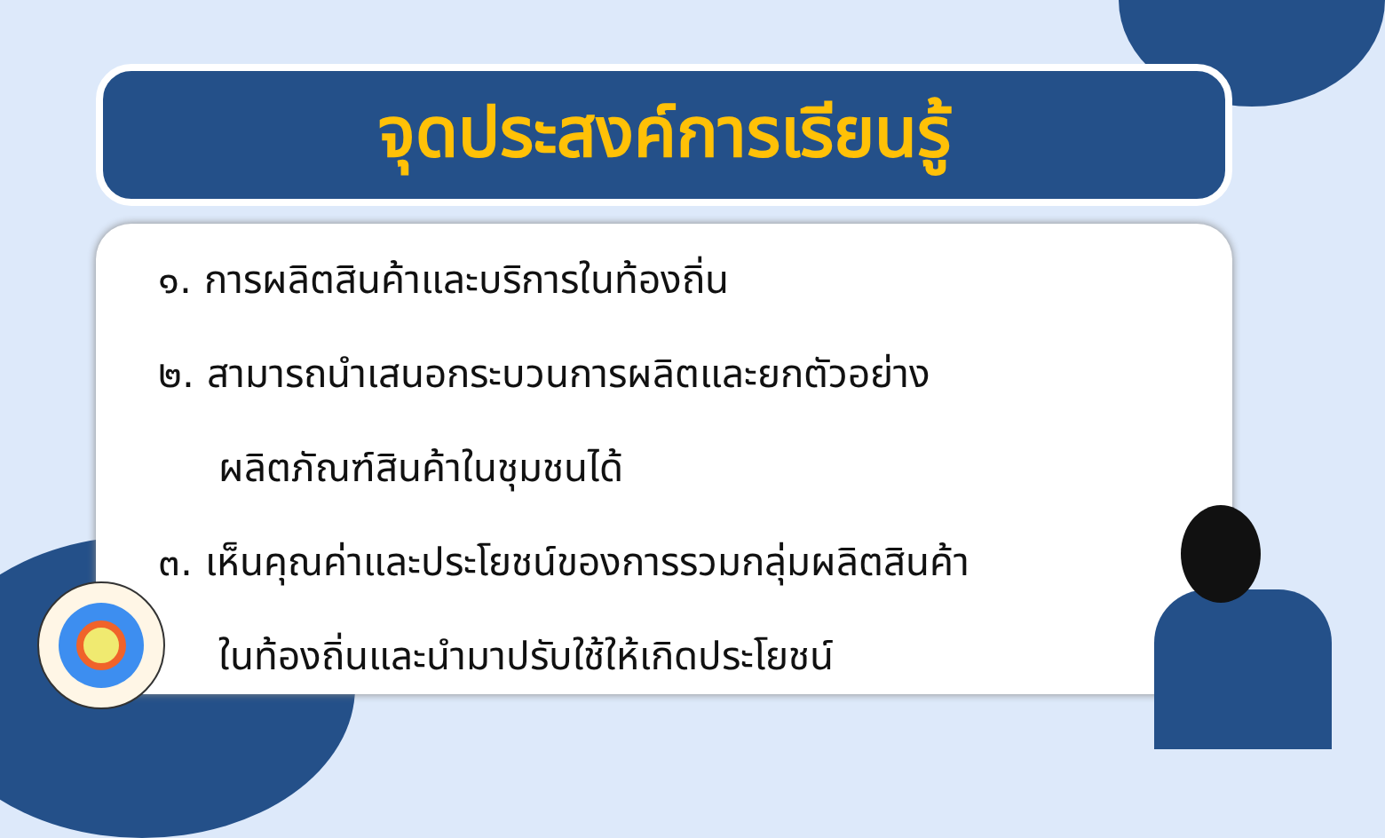จุดประสงค์การเรียนรู้
๑. การผลิตสินค้าและบริการในท้องถิ่น
๒. สามารถนำเสนอกระบวนการผลิตและยกตัวอย่าง
ผลิตภัณฑ์สินค้าในชุมชนได้
๓. เห็นคุณค่าและประโยชน์ของการรวมกลุ่มผลิตสินค้า
ในท้องถิ่นและนำมาปรับใช้ให้เกิดประโยชน์